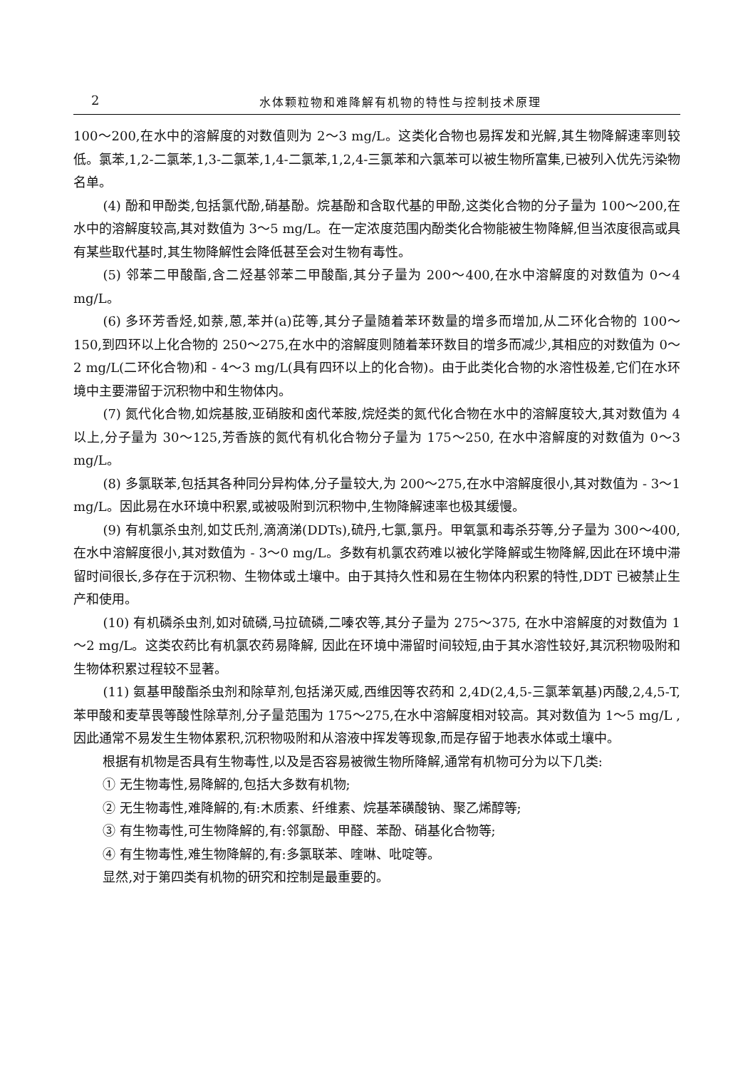2 水体颗粒物和难降解有机物的特性与控制技术原理
100～200,在水中的溶解度的对数值则为 2～3 mg/L。这类化合物也易挥发和光解,其生物降解速率则较低。氯苯,1,2-二氯苯,1,3-二氯苯,1,4-二氯苯,1,2,4-三氯苯和六氯苯可以被生物所富集,已被列入优先污染物名单。
(4) 酚和甲酚类,包括氯代酚,硝基酚。烷基酚和含取代基的甲酚,这类化合物的分子量为 100～200,在水中的溶解度较高,其对数值为 3～5 mg/L。在一定浓度范围内酚类化合物能被生物降解,但当浓度很高或具有某些取代基时,其生物降解性会降低甚至会对生物有毒性。
(5) 邻苯二甲酸酯,含二烃基邻苯二甲酸酯,其分子量为 200～400,在水中溶解度的对数值为 0～4 mg/L。
(6) 多环芳香烃,如萘,蒽,苯并(a)芘等,其分子量随着苯环数量的增多而增加,从二环化合物的 100～150,到四环以上化合物的 250～275,在水中的溶解度则随着苯环数目的增多而减少,其相应的对数值为 0～2 mg/L(二环化合物)和 - 4～3 mg/L(具有四环以上的化合物)。由于此类化合物的水溶性极差,它们在水环境中主要滞留于沉积物中和生物体内。
(7) 氮代化合物,如烷基胺,亚硝胺和卤代苯胺,烷烃类的氮代化合物在水中的溶解度较大,其对数值为 4 以上,分子量为 30～125,芳香族的氮代有机化合物分子量为 175～250, 在水中溶解度的对数值为 0～3 mg/L。
(8) 多氯联苯,包括其各种同分异构体,分子量较大,为 200～275,在水中溶解度很小,其对数值为 - 3～1 mg/L。因此易在水环境中积累,或被吸附到沉积物中,生物降解速率也极其缓慢。
(9) 有机氯杀虫剂,如艾氏剂,滴滴涕(DDTs),硫丹,七氯,氯丹。甲氧氯和毒杀芬等,分子量为 300～400,在水中溶解度很小,其对数值为 - 3～0 mg/L。多数有机氯农药难以被化学降解或生物降解,因此在环境中滞留时间很长,多存在于沉积物、生物体或土壤中。由于其持久性和易在生物体内积累的特性,DDT 已被禁止生产和使用。
(10) 有机磷杀虫剂,如对硫磷,马拉硫磷,二嗪农等,其分子量为 275～375, 在水中溶解度的对数值为 1～2 mg/L。这类农药比有机氯农药易降解, 因此在环境中滞留时间较短,由于其水溶性较好,其沉积物吸附和生物体积累过程较不显著。
(11) 氨基甲酸酯杀虫剂和除草剂,包括涕灭威,西维因等农药和 2,4D(2,4,5-三氯苯氧基)丙酸,2,4,5-T,苯甲酸和麦草畏等酸性除草剂,分子量范围为 175～275,在水中溶解度相对较高。其对数值为 1～5 mg/L ,因此通常不易发生生物体累积,沉积物吸附和从溶液中挥发等现象,而是存留于地表水体或土壤中。
根据有机物是否具有生物毒性,以及是否容易被微生物所降解,通常有机物可分为以下几类:
① 无生物毒性,易降解的,包括大多数有机物;
② 无生物毒性,难降解的,有:木质素、纤维素、烷基苯磺酸钠、聚乙烯醇等;
③ 有生物毒性,可生物降解的,有:邻氯酚、甲醛、苯酚、硝基化合物等;
④ 有生物毒性,难生物降解的,有:多氯联苯、喹啉、吡啶等。
显然,对于第四类有机物的研究和控制是最重要的。